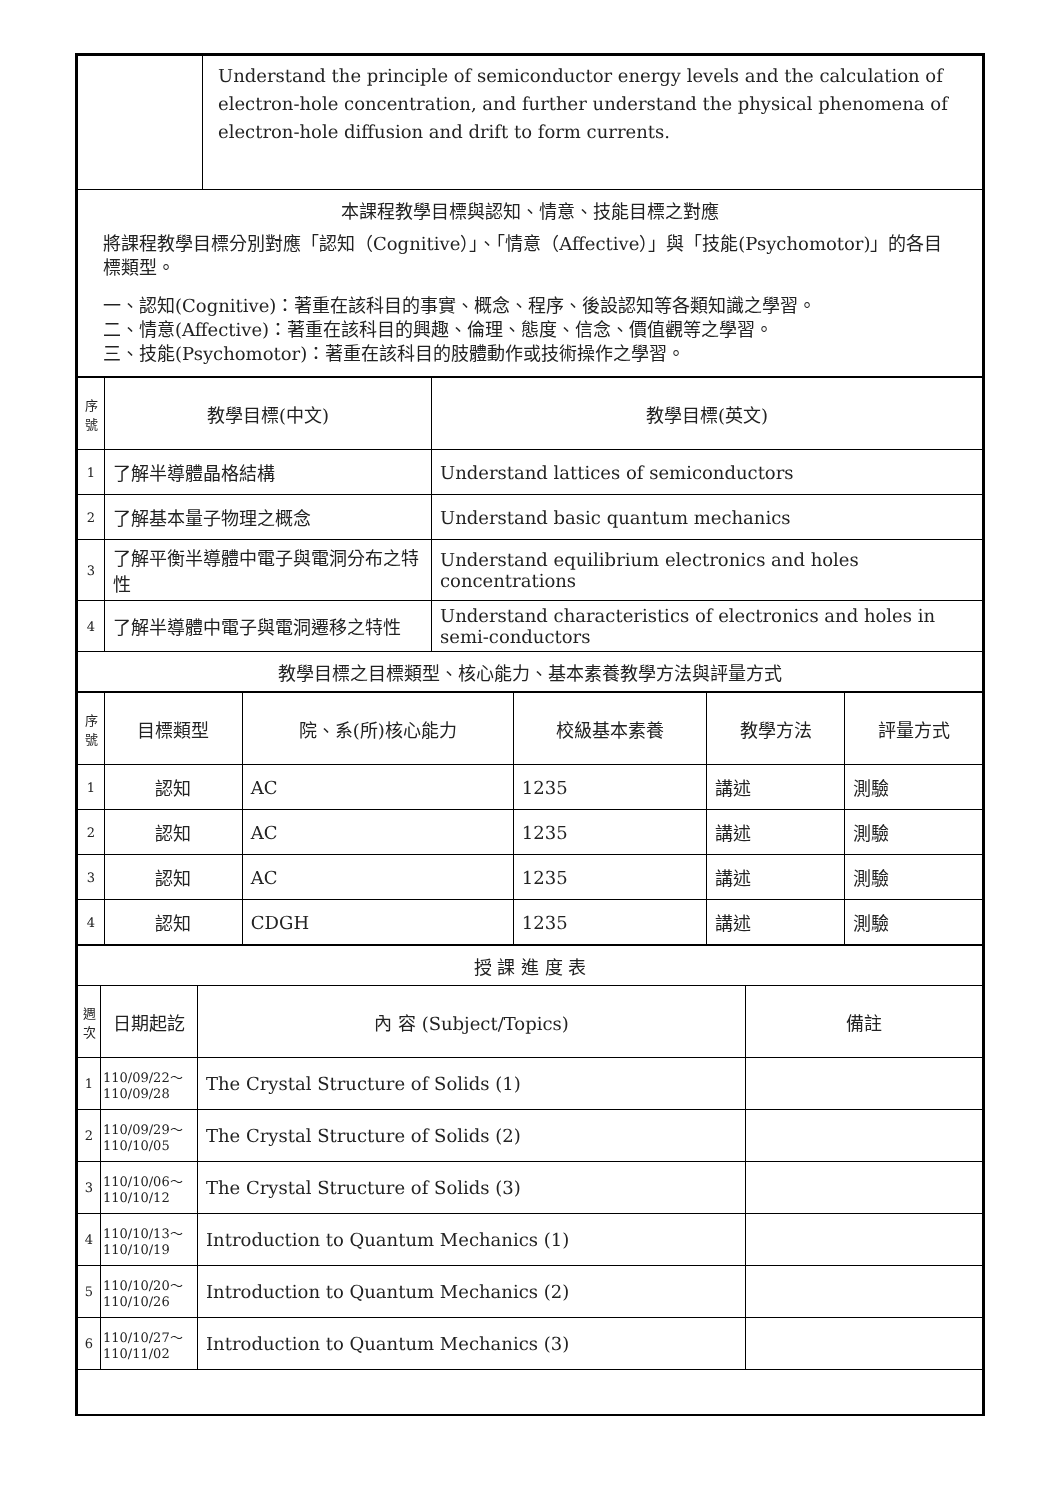| | Understand the principle of semiconductor energy levels and the calculation of electron-hole concentration, and further understand the physical phenomena of electron-hole diffusion and drift to form currents. |
| 本課程教學目標與認知、情意、技能目標之對應 將課程教學目標分別對應「認知（Cognitive）」、「情意（Affective）」與「技能(Psychomotor)」的各目標類型。 一、認知(Cognitive)：著重在該科目的事實、概念、程序、後設認知等各類知識之學習。 二、情意(Affective)：著重在該科目的興趣、倫理、態度、信念、價值觀等之學習。 三、技能(Psychomotor)：著重在該科目的肢體動作或技術操作之學習。 | |
| 序號 | 教學目標(中文) | 教學目標(英文) |
| --- | --- | --- |
| 1 | 了解半導體晶格結構 | Understand lattices of semiconductors |
| 2 | 了解基本量子物理之概念 | Understand basic quantum mechanics |
| 3 | 了解平衡半導體中電子與電洞分布之特性 | Understand equilibrium electronics and holes concentrations |
| 4 | 了解半導體中電子與電洞遷移之特性 | Understand characteristics of electronics and holes in semi-conductors |
| 教學目標之目標類型、核心能力、基本素養教學方法與評量方式 | | |
| 序號 | 目標類型 | 院、系(所)核心能力 | 校級基本素養 | 教學方法 | 評量方式 |
| --- | --- | --- | --- | --- | --- |
| 1 | 認知 | AC | 1235 | 講述 | 測驗 |
| 2 | 認知 | AC | 1235 | 講述 | 測驗 |
| 3 | 認知 | AC | 1235 | 講述 | 測驗 |
| 4 | 認知 | CDGH | 1235 | 講述 | 測驗 |
| 授 課 進 度 表 | | | |
| 週次 | 日期起訖 | 內 容 (Subject/Topics) | 備註 |
| 1 | 110/09/22～ 110/09/28 | The Crystal Structure of Solids (1) | |
| 2 | 110/09/29～ 110/10/05 | The Crystal Structure of Solids (2) | |
| 3 | 110/10/06～ 110/10/12 | The Crystal Structure of Solids (3) | |
| 4 | 110/10/13～ 110/10/19 | Introduction to Quantum Mechanics (1) | |
| 5 | 110/10/20～ 110/10/26 | Introduction to Quantum Mechanics (2) | |
| 6 | 110/10/27～ 110/11/02 | Introduction to Quantum Mechanics (3) | |